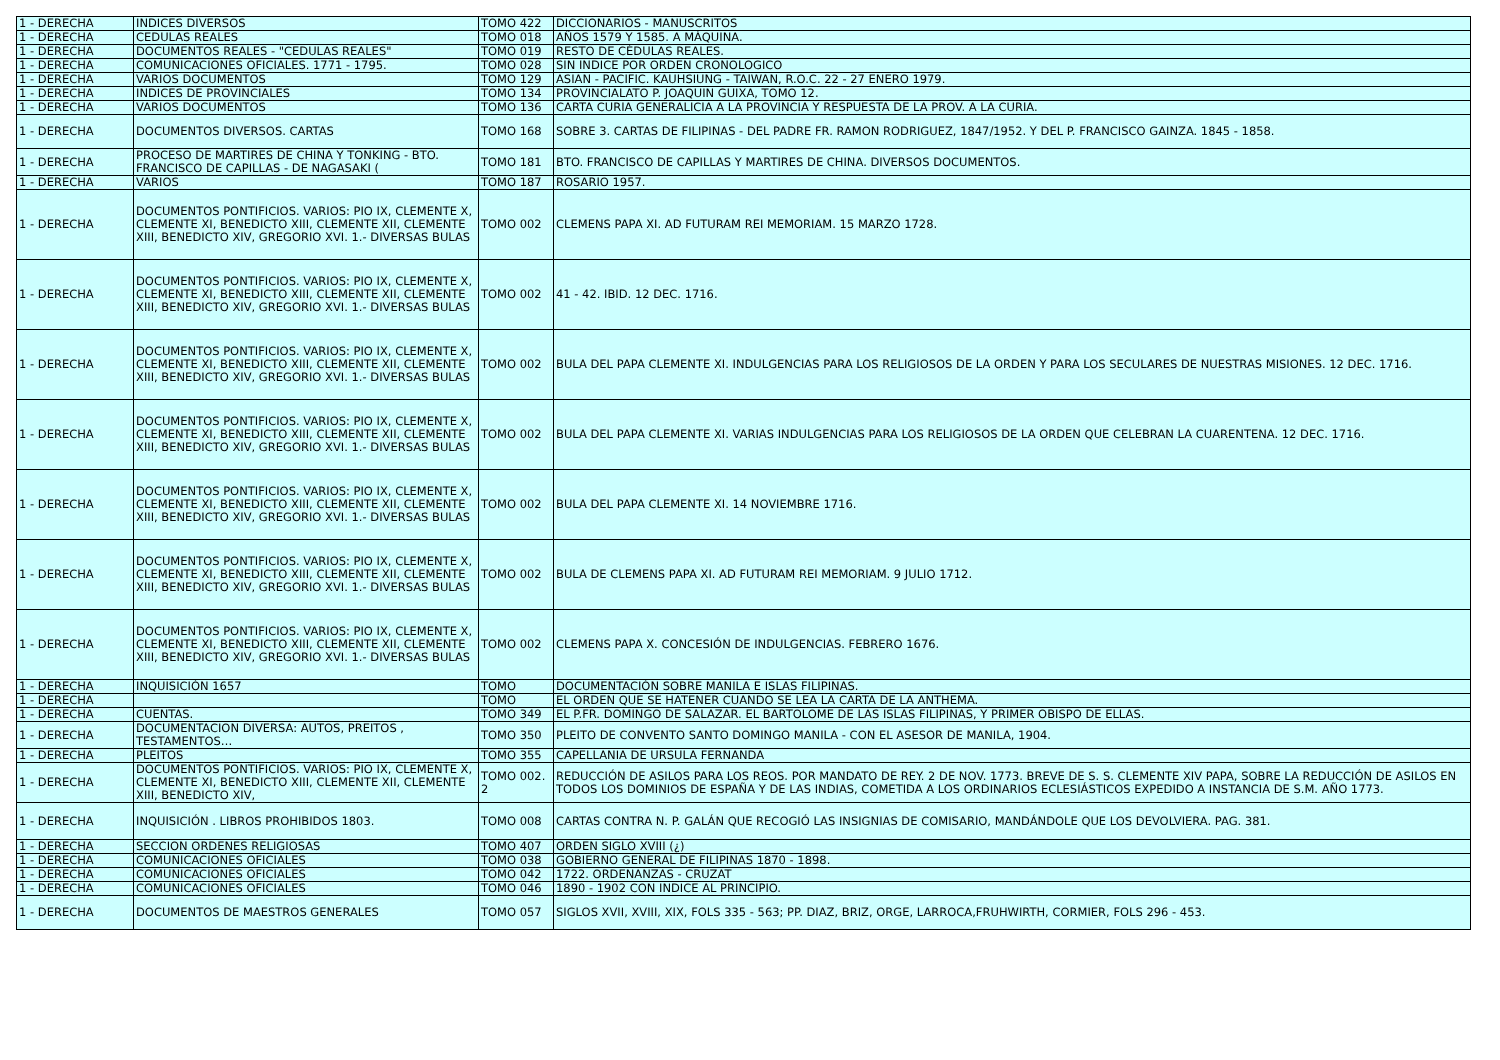| 1 - DERECHA | INDICES DIVERSOS | TOMO 422 | DICCIONARIOS - MANUSCRITOS |
| 1 - DERECHA | CEDULAS REALES | TOMO 018 | AÑOS 1579 Y 1585. A MÁQUINA. |
| 1 - DERECHA | DOCUMENTOS REALES - "CEDULAS REALES" | TOMO 019 | RESTO DE CÉDULAS REALES. |
| 1 - DERECHA | COMUNICACIONES OFICIALES. 1771 - 1795. | TOMO 028 | SIN INDICE POR ORDEN CRONOLOGICO |
| 1 - DERECHA | VARIOS DOCUMENTOS | TOMO 129 | ASIAN - PACIFIC. KAUHSIUNG - TAIWAN, R.O.C. 22 - 27 ENERO 1979. |
| 1 - DERECHA | INDICES DE PROVINCIALES | TOMO 134 | PROVINCIALATO P. JOAQUIN GUIXA, TOMO 12. |
| 1 - DERECHA | VARIOS DOCUMENTOS | TOMO 136 | CARTA CURIA GENERALICIA A LA PROVINCIA Y RESPUESTA DE LA PROV. A LA CURIA. |
| 1 - DERECHA | DOCUMENTOS DIVERSOS. CARTAS | TOMO 168 | SOBRE 3. CARTAS DE FILIPINAS - DEL PADRE FR. RAMON RODRIGUEZ, 1847/1952. Y DEL P. FRANCISCO GAINZA. 1845 - 1858. |
| 1 - DERECHA | PROCESO DE MARTIRES DE CHINA Y TONKING - BTO. FRANCISCO DE CAPILLAS - DE NAGASAKI ( | TOMO 181 | BTO. FRANCISCO DE CAPILLAS Y MARTIRES DE CHINA. DIVERSOS DOCUMENTOS. |
| 1 - DERECHA | VARIOS | TOMO 187 | ROSARIO 1957. |
| 1 - DERECHA | DOCUMENTOS PONTIFICIOS. VARIOS: PIO IX, CLEMENTE X, CLEMENTE XI, BENEDICTO XIII, CLEMENTE XII, CLEMENTE XIII, BENEDICTO XIV, GREGORIO XVI. 1.- DIVERSAS BULAS | TOMO 002 | CLEMENS PAPA XI. AD FUTURAM REI MEMORIAM. 15 MARZO 1728. |
| 1 - DERECHA | DOCUMENTOS PONTIFICIOS. VARIOS: PIO IX, CLEMENTE X, CLEMENTE XI, BENEDICTO XIII, CLEMENTE XII, CLEMENTE XIII, BENEDICTO XIV, GREGORIO XVI. 1.- DIVERSAS BULAS | TOMO 002 | 41 - 42. IBID. 12 DEC. 1716. |
| 1 - DERECHA | DOCUMENTOS PONTIFICIOS. VARIOS: PIO IX, CLEMENTE X, CLEMENTE XI, BENEDICTO XIII, CLEMENTE XII, CLEMENTE XIII, BENEDICTO XIV, GREGORIO XVI. 1.- DIVERSAS BULAS | TOMO 002 | BULA DEL PAPA CLEMENTE XI. INDULGENCIAS PARA LOS RELIGIOSOS DE LA ORDEN Y PARA LOS SECULARES DE NUESTRAS MISIONES. 12 DEC. 1716. |
| 1 - DERECHA | DOCUMENTOS PONTIFICIOS. VARIOS: PIO IX, CLEMENTE X, CLEMENTE XI, BENEDICTO XIII, CLEMENTE XII, CLEMENTE XIII, BENEDICTO XIV, GREGORIO XVI. 1.- DIVERSAS BULAS | TOMO 002 | BULA DEL PAPA CLEMENTE XI. VARIAS INDULGENCIAS PARA LOS RELIGIOSOS DE LA ORDEN QUE CELEBRAN LA CUARENTENA. 12 DEC. 1716. |
| 1 - DERECHA | DOCUMENTOS PONTIFICIOS. VARIOS: PIO IX, CLEMENTE X, CLEMENTE XI, BENEDICTO XIII, CLEMENTE XII, CLEMENTE XIII, BENEDICTO XIV, GREGORIO XVI. 1.- DIVERSAS BULAS | TOMO 002 | BULA DEL PAPA CLEMENTE XI. 14 NOVIEMBRE 1716. |
| 1 - DERECHA | DOCUMENTOS PONTIFICIOS. VARIOS: PIO IX, CLEMENTE X, CLEMENTE XI, BENEDICTO XIII, CLEMENTE XII, CLEMENTE XIII, BENEDICTO XIV, GREGORIO XVI. 1.- DIVERSAS BULAS | TOMO 002 | BULA DE CLEMENS PAPA XI. AD FUTURAM REI MEMORIAM. 9 JULIO 1712. |
| 1 - DERECHA | DOCUMENTOS PONTIFICIOS. VARIOS: PIO IX, CLEMENTE X, CLEMENTE XI, BENEDICTO XIII, CLEMENTE XII, CLEMENTE XIII, BENEDICTO XIV, GREGORIO XVI. 1.- DIVERSAS BULAS | TOMO 002 | CLEMENS PAPA X. CONCESIÓN DE INDULGENCIAS. FEBRERO 1676. |
| 1 - DERECHA | INQUISICIÓN 1657 | TOMO | DOCUMENTACIÓN SOBRE MANILA E ISLAS FILIPINAS. |
| 1 - DERECHA | | TOMO | EL ORDEN QUE SE HATENER CUANDO SE LEA LA CARTA DE LA ANTHEMA. |
| 1 - DERECHA | CUENTAS. | TOMO 349 | EL P.FR. DOMINGO DE SALAZAR. EL BARTOLOME DE LAS ISLAS FILIPINAS, Y PRIMER OBISPO DE ELLAS. |
| 1 - DERECHA | DOCUMENTACION DIVERSA: AUTOS, PREITOS , TESTAMENTOS… | TOMO 350 | PLEITO DE CONVENTO SANTO DOMINGO MANILA - CON EL ASESOR DE MANILA, 1904. |
| 1 - DERECHA | PLEITOS | TOMO 355 | CAPELLANIA DE URSULA FERNANDA |
| 1 - DERECHA | DOCUMENTOS PONTIFICIOS. VARIOS: PIO IX, CLEMENTE X, CLEMENTE XI, BENEDICTO XIII, CLEMENTE XII, CLEMENTE XIII, BENEDICTO XIV, | TOMO 002. 2 | REDUCCIÓN DE ASILOS PARA LOS REOS. POR MANDATO DE REY. 2 DE NOV. 1773. BREVE DE S. S. CLEMENTE XIV PAPA, SOBRE LA REDUCCIÓN DE ASILOS EN TODOS LOS DOMINIOS DE ESPAÑA Y DE LAS INDIAS, COMETIDA A LOS ORDINARIOS ECLESIÁSTICOS EXPEDIDO A INSTANCIA DE S.M. AÑO 1773. |
| 1 - DERECHA | INQUISICIÓN . LIBROS PROHIBIDOS 1803. | TOMO 008 | CARTAS CONTRA N. P. GALÁN QUE RECOGIÓ LAS INSIGNIAS DE COMISARIO, MANDÁNDOLE QUE LOS DEVOLVIERA. PAG. 381. |
| 1 - DERECHA | SECCION ORDENES RELIGIOSAS | TOMO 407 | ORDEN SIGLO XVIII (¿) |
| 1 - DERECHA | COMUNICACIONES OFICIALES | TOMO 038 | GOBIERNO GENERAL DE FILIPINAS 1870 - 1898. |
| 1 - DERECHA | COMUNICACIONES OFICIALES | TOMO 042 | 1722. ORDENANZAS - CRUZAT |
| 1 - DERECHA | COMUNICACIONES OFICIALES | TOMO 046 | 1890 - 1902 CON INDICE AL PRINCIPIO. |
| 1 - DERECHA | DOCUMENTOS DE MAESTROS GENERALES | TOMO 057 | SIGLOS XVII, XVIII, XIX, FOLS 335 - 563; PP. DIAZ, BRIZ, ORGE, LARROCA,FRUHWIRTH, CORMIER, FOLS 296 - 453. |